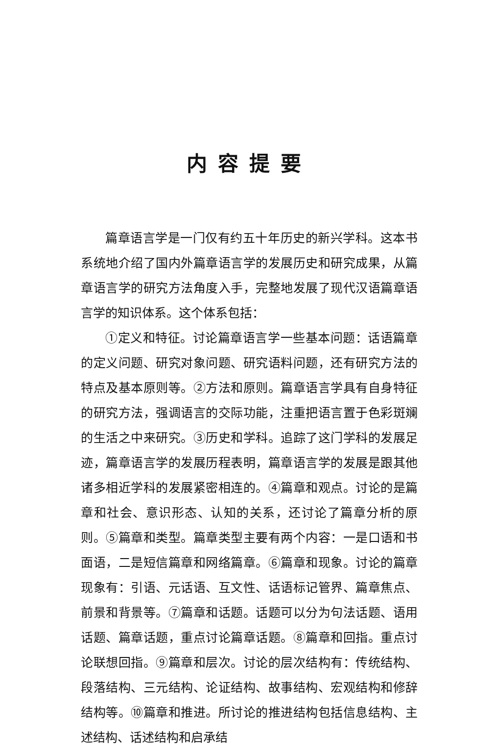内容提要
篇章语言学是一门仅有约五十年历史的新兴学科。这本书系统地介绍了国内外篇章语言学的发展历史和研究成果，从篇章语言学的研究方法角度入手，完整地发展了现代汉语篇章语言学的知识体系。这个体系包括：
①定义和特征。讨论篇章语言学一些基本问题：话语篇章的定义问题、研究对象问题、研究语料问题，还有研究方法的特点及基本原则等。②方法和原则。篇章语言学具有自身特征的研究方法，强调语言的交际功能，注重把语言置于色彩斑斓的生活之中来研究。③历史和学科。追踪了这门学科的发展足迹，篇章语言学的发展历程表明，篇章语言学的发展是跟其他诸多相近学科的发展紧密相连的。④篇章和观点。讨论的是篇章和社会、意识形态、认知的关系，还讨论了篇章分析的原则。⑤篇章和类型。篇章类型主要有两个内容：一是口语和书面语，二是短信篇章和网络篇章。⑥篇章和现象。讨论的篇章现象有：引语、元话语、互文性、话语标记管界、篇章焦点、前景和背景等。⑦篇章和话题。话题可以分为句法话题、语用话题、篇章话题，重点讨论篇章话题。⑧篇章和回指。重点讨论联想回指。⑨篇章和层次。讨论的层次结构有：传统结构、段落结构、三元结构、论证结构、故事结构、宏观结构和修辞结构等。⑩篇章和推进。所讨论的推进结构包括信息结构、主述结构、话述结构和启承结